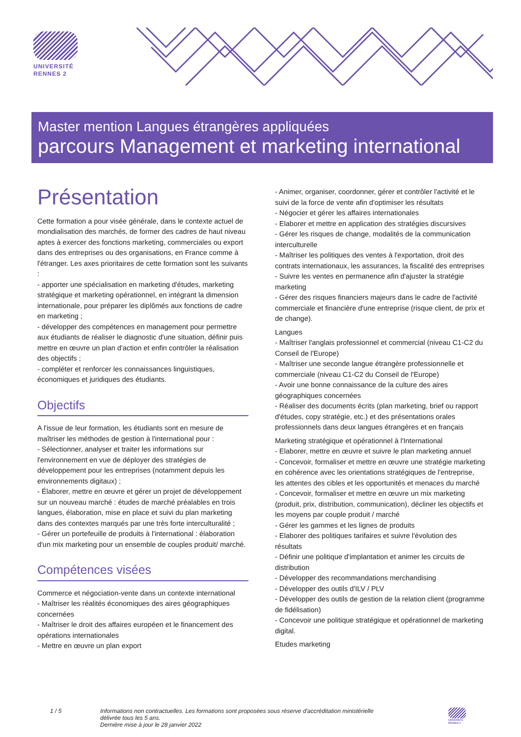UNIVERSITÉ
RENNES 2
Master mention Langues étrangères appliquées
parcours Management et marketing international
Présentation
Cette formation a pour visée générale, dans le contexte actuel de mondialisation des marchés, de former des cadres de haut niveau aptes à exercer des fonctions marketing, commerciales ou export dans des entreprises ou des organisations, en France comme à l'étranger. Les axes prioritaires de cette formation sont les suivants :
- apporter une spécialisation en marketing d'études, marketing stratégique et marketing opérationnel, en intégrant la dimension internationale, pour préparer les diplômés aux fonctions de cadre en marketing ;
- développer des compétences en management pour permettre aux étudiants de réaliser le diagnostic d'une situation, définir puis mettre en œuvre un plan d'action et enfin contrôler la réalisation des objectifs ;
- compléter et renforcer les connaissances linguistiques, économiques et juridiques des étudiants.
Objectifs
A l'issue de leur formation, les étudiants sont en mesure de maîtriser les méthodes de gestion à l'international pour :
- Sélectionner, analyser et traiter les informations sur l'environnement en vue de déployer des stratégies de développement pour les entreprises (notamment depuis les environnements digitaux) ;
- Élaborer, mettre en œuvre et gérer un projet de développement sur un nouveau marché : études de marché préalables en trois langues, élaboration, mise en place et suivi du plan marketing dans des contextes marqués par une très forte interculturalité ;
- Gérer un portefeuille de produits à l'international : élaboration d'un mix marketing pour un ensemble de couples produit/ marché.
Compétences visées
Commerce et négociation-vente dans un contexte international
- Maîtriser les réalités économiques des aires géographiques concernées
- Maîtriser le droit des affaires européen et le financement des opérations internationales
- Mettre en œuvre un plan export
- Animer, organiser, coordonner, gérer et contrôler l'activité et le suivi de la force de vente afin d'optimiser les résultats
- Négocier et gérer les affaires internationales
- Elaborer et mettre en application des stratégies discursives
- Gérer les risques de change, modalités de la communication interculturelle
- Maîtriser les politiques des ventes à l'exportation, droit des contrats internationaux, les assurances, la fiscalité des entreprises
- Suivre les ventes en permanence afin d'ajuster la stratégie marketing
- Gérer des risques financiers majeurs dans le cadre de l'activité commerciale et financière d'une entreprise (risque client, de prix et de change).
Langues
- Maîtriser l'anglais professionnel et commercial (niveau C1-C2 du Conseil de l'Europe)
- Maîtriser une seconde langue étrangère professionnelle et commerciale (niveau C1-C2 du Conseil de l'Europe)
- Avoir une bonne connaissance de la culture des aires géographiques concernées
- Réaliser des documents écrits (plan marketing, brief ou rapport d'études, copy stratégie, etc.) et des présentations orales professionnels dans deux langues étrangères et en français
Marketing stratégique et opérationnel à l'International
- Elaborer, mettre en œuvre et suivre le plan marketing annuel
- Concevoir, formaliser et mettre en œuvre une stratégie marketing en cohérence avec les orientations stratégiques de l'entreprise, les attentes des cibles et les opportunités et menaces du marché
- Concevoir, formaliser et mettre en œuvre un mix marketing (produit, prix, distribution, communication), décliner les objectifs et les moyens par couple produit / marché
- Gérer les gammes et les lignes de produits
- Elaborer des politiques tarifaires et suivre l'évolution des résultats
- Définir une politique d'implantation et animer les circuits de distribution
- Développer des recommandations merchandising
- Développer des outils d'ILV / PLV
- Développer des outils de gestion de la relation client (programme de fidélisation)
- Concevoir une politique stratégique et opérationnel de marketing digital.
Etudes marketing
1 / 5 Informations non contractuelles. Les formations sont proposées sous réserve d'accréditation ministérielle
délivrée tous les 5 ans.
Dernière mise à jour le 28 janvier 2022
UNIVERSITÉ RENNES 2